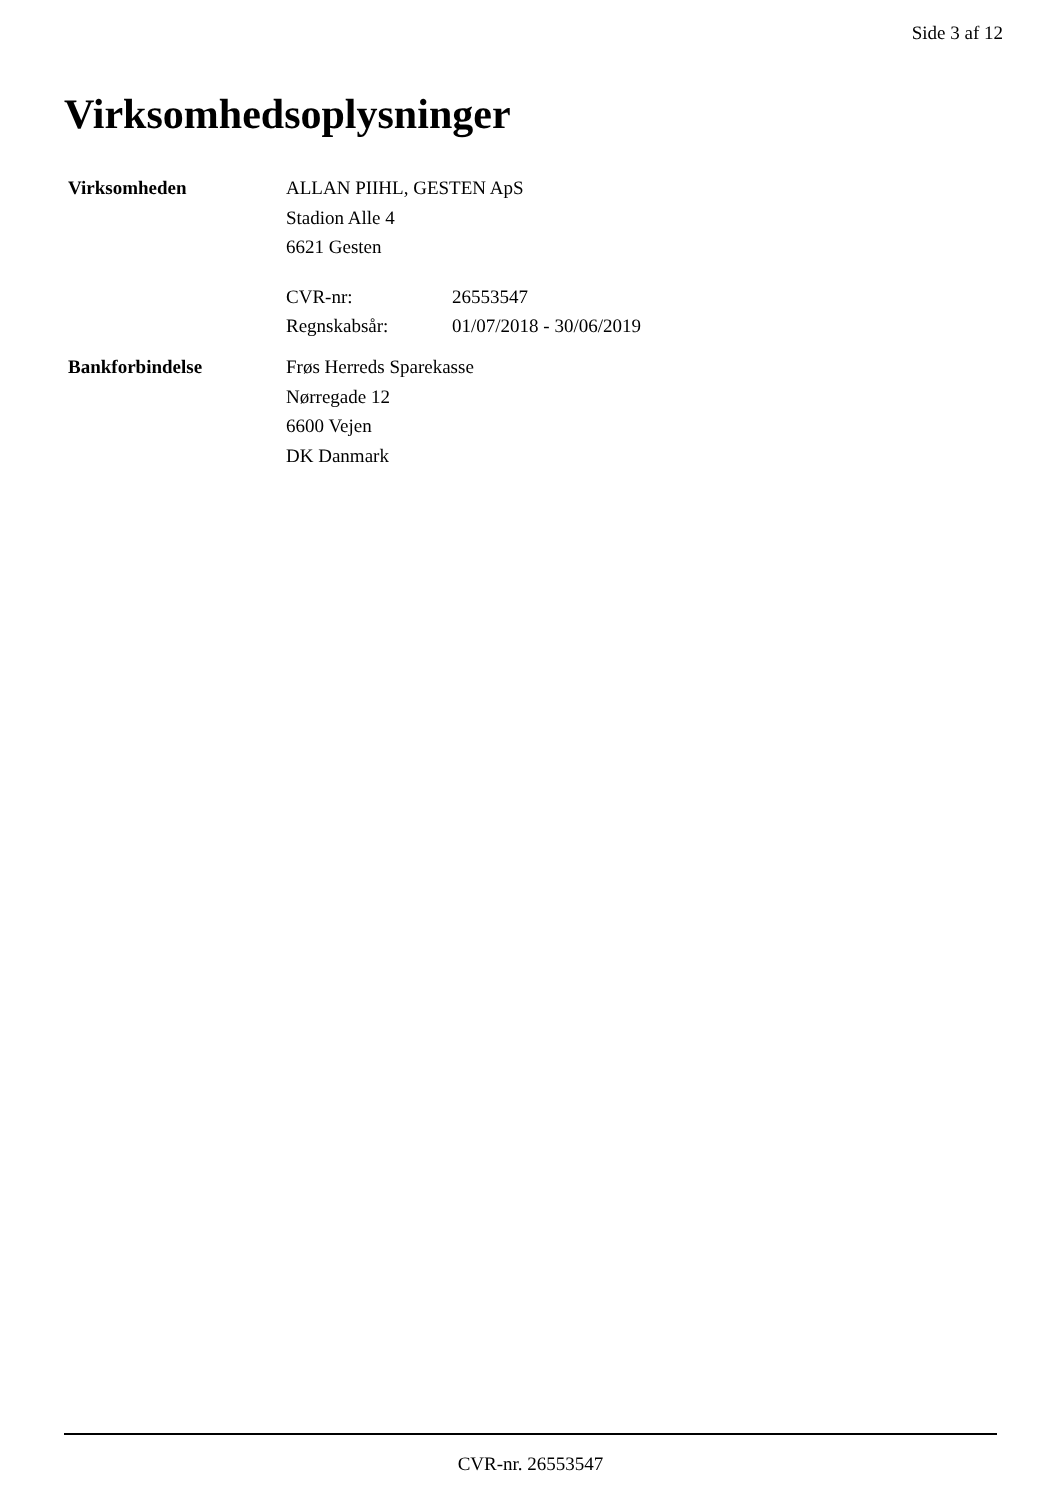Side 3 af 12
Virksomhedsoplysninger
Virksomheden
ALLAN PIIHL, GESTEN ApS
Stadion Alle 4
6621 Gesten
CVR-nr: 26553547
Regnskabsår: 01/07/2018 - 30/06/2019
Bankforbindelse
Frøs Herreds Sparekasse
Nørregade 12
6600 Vejen
DK Danmark
CVR-nr. 26553547